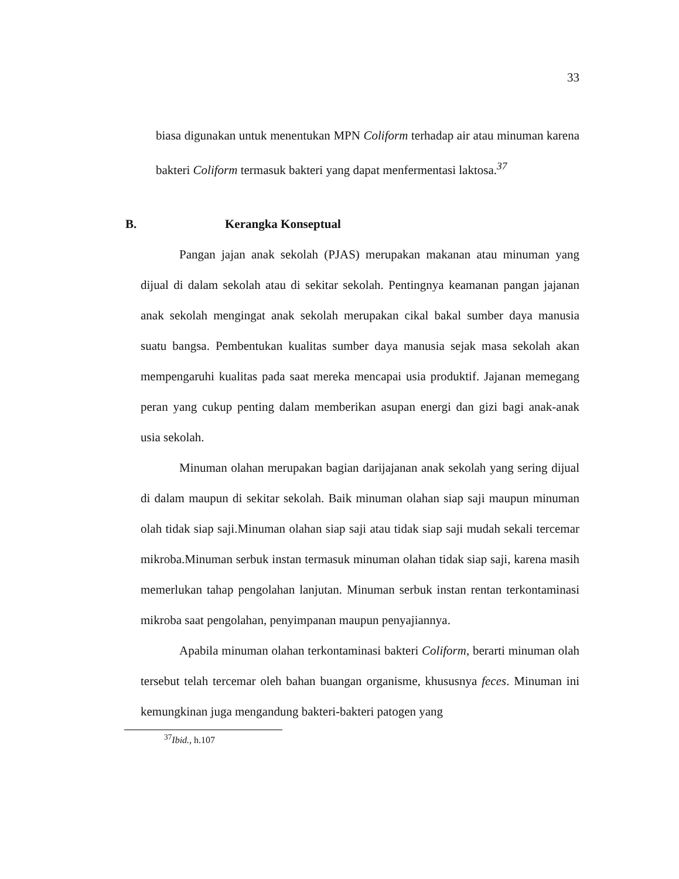33
biasa digunakan untuk menentukan MPN Coliform terhadap air atau minuman karena bakteri Coliform termasuk bakteri yang dapat menfermentasi laktosa.<sup>37</sup>
B. Kerangka Konseptual
Pangan jajan anak sekolah (PJAS) merupakan makanan atau minuman yang dijual di dalam sekolah atau di sekitar sekolah. Pentingnya keamanan pangan jajanan anak sekolah mengingat anak sekolah merupakan cikal bakal sumber daya manusia suatu bangsa. Pembentukan kualitas sumber daya manusia sejak masa sekolah akan mempengaruhi kualitas pada saat mereka mencapai usia produktif. Jajanan memegang peran yang cukup penting dalam memberikan asupan energi dan gizi bagi anak-anak usia sekolah.
Minuman olahan merupakan bagian darijajanan anak sekolah yang sering dijual di dalam maupun di sekitar sekolah. Baik minuman olahan siap saji maupun minuman olah tidak siap saji.Minuman olahan siap saji atau tidak siap saji mudah sekali tercemar mikroba.Minuman serbuk instan termasuk minuman olahan tidak siap saji, karena masih memerlukan tahap pengolahan lanjutan. Minuman serbuk instan rentan terkontaminasi mikroba saat pengolahan, penyimpanan maupun penyajiannya.
Apabila minuman olahan terkontaminasi bakteri Coliform, berarti minuman olah tersebut telah tercemar oleh bahan buangan organisme, khususnya feces. Minuman ini kemungkinan juga mengandung bakteri-bakteri patogen yang
<sup>37</sup> Ibid., h.107